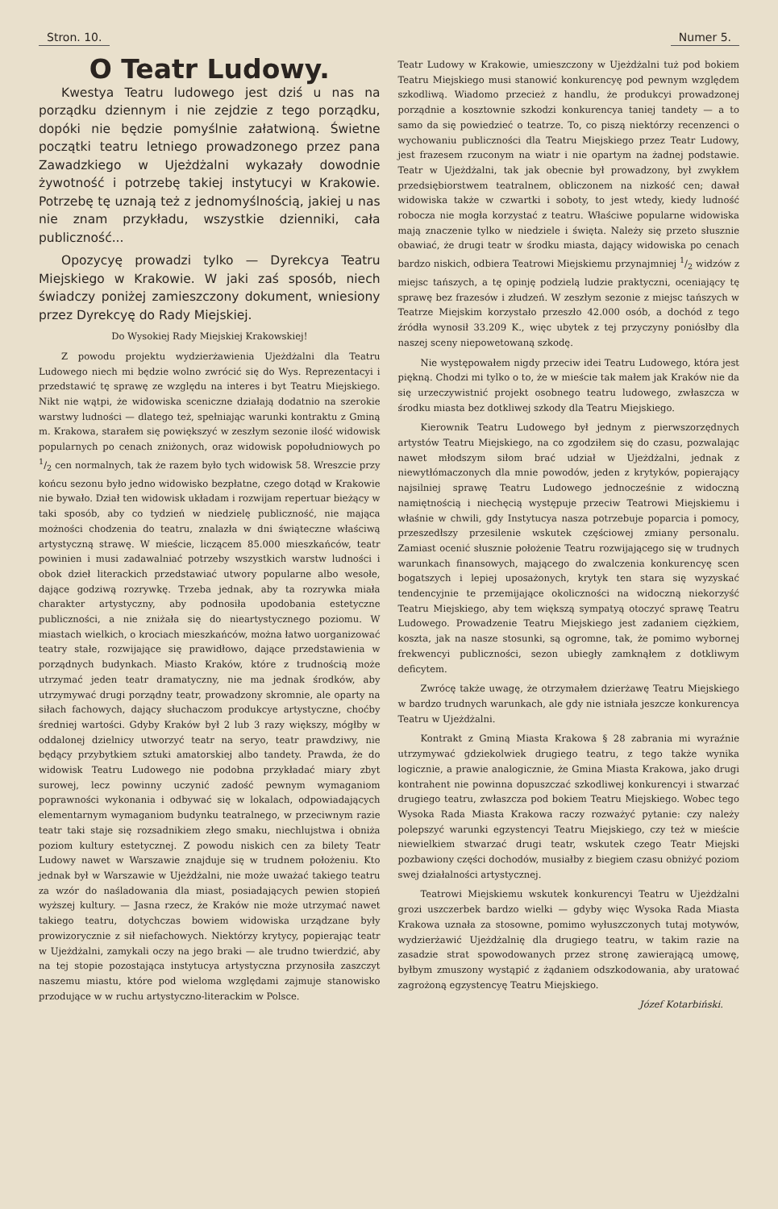Stron. 10. Numer 5.
O Teatr Ludowy.
Kwestya Teatru ludowego jest dziś u nas na porządku dziennym i nie zejdzie z tego porządku, dopóki nie będzie pomyślnie załatwioną. Świetne początki teatru letniego prowadzonego przez pana Zawadzkiego w Ujeżdżalni wykazały dowodnie żywotność i potrzebę takiej instytucyi w Krakowie. Potrzebę tę uznają też z jednomyślnością, jakiej u nas nie znam przykładu, wszystkie dzienniki, cała publiczność...
Opozycyę prowadzi tylko — Dyrekcya Teatru Miejskiego w Krakowie. W jaki zaś sposób, niech świadczy poniżej zamieszczony dokument, wniesiony przez Dyrekcyę do Rady Miejskiej.
Do Wysokiej Rady Miejskiej Krakowskiej!
Z powodu projektu wydzierżawienia Ujeżdżalni dla Teatru Ludowego niech mi będzie wolno zwrócić się do Wys. Reprezentacyi i przedstawić tę sprawę ze względu na interes i byt Teatru Miejskiego. Nikt nie wątpi, że widowiska sceniczne działają dodatnio na szerokie warstwy ludności — dlatego też, spełniając warunki kontraktu z Gminą m. Krakowa, starałem się powiększyć w zeszłym sezonie ilość widowisk popularnych po cenach zniżonych, oraz widowisk popołudniowych po 1/2 cen normalnych, tak że razem było tych widowisk 58. Wreszcie przy końcu sezonu było jedno widowisko bezpłatne, czego dotąd w Krakowie nie bywało. Dział ten widowisk układam i rozwijam repertuar bieżący w taki sposób, aby co tydzień w niedzielę publiczność, nie mająca możności chodzenia do teatru, znalazła w dni świąteczne właściwą artystyczną strawę. W mieście, liczącem 85.000 mieszkańców, teatr powinien i musi zadawalniać potrzeby wszystkich warstw ludności i obok dzieł literackich przedstawiać utwory popularne albo wesołe, dające godziwą rozrywkę. Trzeba jednak, aby ta rozrywka miała charakter artystyczny, aby podnosiła upodobania estetyczne publiczności, a nie zniżała się do nieartystycznego poziomu. W miastach wielkich, o krociach mieszkańców, można łatwo uorganizować teatry stałe, rozwijające się prawidłowo, dające przedstawienia w porządnych budynkach. Miasto Kraków, które z trudnością może utrzymać jeden teatr dramatyczny, nie ma jednak środków, aby utrzymywać drugi porządny teatr, prowadzony skromnie, ale oparty na siłach fachowych, dający słuchaczom produkcye artystyczne, choćby średniej wartości. Gdyby Kraków był 2 lub 3 razy większy, mógłby w oddalonej dzielnicy utworzyć teatr na seryo, teatr prawdziwy, nie będący przybytkiem sztuki amatorskiej albo tandety. Prawda, że do widowisk Teatru Ludowego nie podobna przykładać miary zbyt surowej, lecz powinny uczynić zadość pewnym wymaganiom poprawności wykonania i odbywać się w lokalach, odpowiadających elementarnym wymaganiom budynku teatralnego, w przeciwnym razie teatr taki staje się rozsadnikiem złego smaku, niechlujstwa i obniża poziom kultury estetycznej. Z powodu niskich cen za bilety Teatr Ludowy nawet w Warszawie znajduje się w trudnem położeniu. Kto jednak był w Warszawie w Ujeżdżalni, nie może uważać takiego teatru za wzór do naśladowania dla miast, posiadających pewien stopień wyższej kultury. — Jasna rzecz, że Kraków nie może utrzymać nawet takiego teatru, dotychczas bowiem widowiska urządzane były prowizorycznie z sił niefachowych. Niektórzy krytycy, popierając teatr w Ujeżdżalni, zamykali oczy na jego braki — ale trudno twierdzić, aby na tej stopie pozostająca instytucya artystyczna przynosiła zaszczyt naszemu miastu, które pod wieloma względami zajmuje stanowisko przodujące w w ruchu artystyczno-literackim w Polsce.
Teatr Ludowy w Krakowie, umieszczony w Ujeżdżalni tuż pod bokiem Teatru Miejskiego musi stanowić konkurencyę pod pewnym względem szkodliwą. Wiadomo przecież z handlu, że produkcyi prowadzonej porządnie a kosztownie szkodzi konkurencya taniej tandety — a to samo da się powiedzieć o teatrze. To, co piszą niektórzy recenzenci o wychowaniu publiczności dla Teatru Miejskiego przez Teatr Ludowy, jest frazesem rzuconym na wiatr i nie opartym na żadnej podstawie. Teatr w Ujeżdżalni, tak jak obecnie był prowadzony, był zwykłem przedsiębiorstwem teatralnem, obliczonem na nizkość cen; dawał widowiska także w czwartki i soboty, to jest wtedy, kiedy ludność robocza nie mogła korzystać z teatru. Właściwe popularne widowiska mają znaczenie tylko w niedziele i święta. Należy się przeto słusznie obawiać, że drugi teatr w środku miasta, dający widowiska po cenach bardzo niskich, odbiera Teatrowi Miejskiemu przynajmniej 1/2 widzów z miejsc tańszych, a tę opinję podzielą ludzie praktyczni, oceniający tę sprawę bez frazesów i złudzeń. W zeszłym sezonie z miejsc tańszych w Teatrze Miejskim korzystało przeszło 42.000 osób, a dochód z tego źródła wynosił 33.209 K., więc ubytek z tej przyczyny poniósłby dla naszej sceny niepowetowaną szkodę.
Nie występowałem nigdy przeciw idei Teatru Ludowego, która jest piękną. Chodzi mi tylko o to, że w mieście tak małem jak Kraków nie da się urzeczywistnić projekt osobnego teatru ludowego, zwłaszcza w środku miasta bez dotkliwej szkody dla Teatru Miejskiego.
Kierownik Teatru Ludowego był jednym z pierwszorzędnych artystów Teatru Miejskiego, na co zgodziłem się do czasu, pozwalając nawet młodszym siłom brać udział w Ujeżdżalni, jednak z niewytłómaczonych dla mnie powodów, jeden z krytyków, popierający najsilniej sprawę Teatru Ludowego jednocześnie z widoczną namiętnością i niechęcią występuje przeciw Teatrowi Miejskiemu i właśnie w chwili, gdy Instytucya nasza potrzebuje poparcia i pomocy, przeszedłszy przesilenie wskutek częściowej zmiany personalu. Zamiast ocenić słusznie położenie Teatru rozwijającego się w trudnych warunkach finansowych, mającego do zwalczenia konkurencyę scen bogatszych i lepiej uposażonych, krytyk ten stara się wyzyskać tendencyjnie te przemijające okoliczności na widoczną niekorzyść Teatru Miejskiego, aby tem większą sympatyą otoczyć sprawę Teatru Ludowego. Prowadzenie Teatru Miejskiego jest zadaniem ciężkiem, koszta, jak na nasze stosunki, są ogromne, tak, że pomimo wybornej frekwencyi publiczności, sezon ubiegły zamknąłem z dotkliwym deficytem.
Zwrócę także uwagę, że otrzymałem dzierżawę Teatru Miejskiego w bardzo trudnych warunkach, ale gdy nie istniała jeszcze konkurencya Teatru w Ujeżdżalni.
Kontrakt z Gminą Miasta Krakowa § 28 zabrania mi wyraźnie utrzymywać gdziekolwiek drugiego teatru, z tego także wynika logicznie, a prawie analogicznie, że Gmina Miasta Krakowa, jako drugi kontrahent nie powinna dopuszczać szkodliwej konkurencyi i stwarzać drugiego teatru, zwłaszcza pod bokiem Teatru Miejskiego. Wobec tego Wysoka Rada Miasta Krakowa raczy rozważyć pytanie: czy należy polepszyć warunki egzystencyi Teatru Miejskiego, czy też w mieście niewielkiem stwarzać drugi teatr, wskutek czego Teatr Miejski pozbawiony części dochodów, musiałby z biegiem czasu obniżyć poziom swej działalności artystycznej.
Teatrowi Miejskiemu wskutek konkurencyi Teatru w Ujeżdżalni grozi uszczerbek bardzo wielki — gdyby więc Wysoka Rada Miasta Krakowa uznała za stosowne, pomimo wyłuszczonych tutaj motywów, wydzierżawić Ujeżdżalnię dla drugiego teatru, w takim razie na zasadzie strat spowodowanych przez stronę zawierającą umowę, byłbym zmuszony wystąpić z żądaniem odszkodowania, aby uratować zagrożoną egzystencyę Teatru Miejskiego.
Józef Kotarbiński.